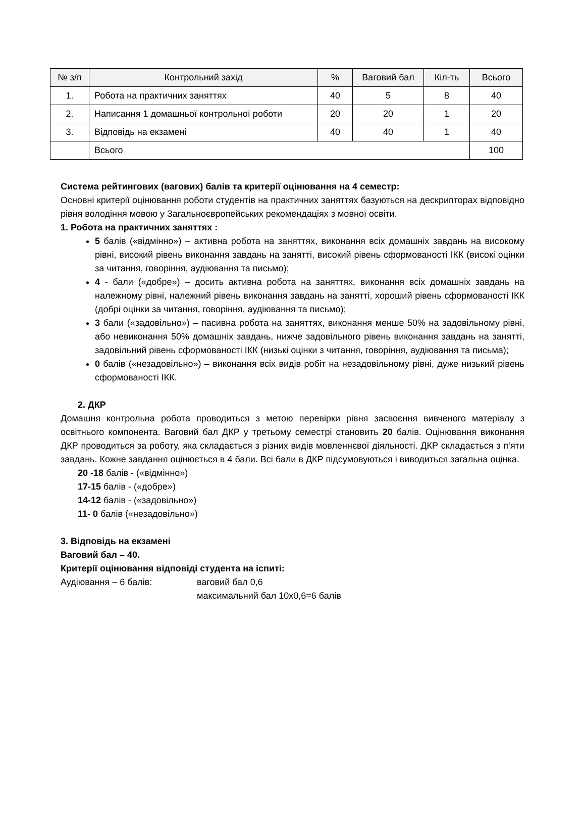| № з/п | Контрольний захід | % | Ваговий бал | Кіл-ть | Всього |
| --- | --- | --- | --- | --- | --- |
| 1. | Робота на практичних заняттях | 40 | 5 | 8 | 40 |
| 2. | Написання 1 домашньої контрольної роботи | 20 | 20 | 1 | 20 |
| 3. | Відповідь на екзамені | 40 | 40 | 1 | 40 |
| | Всього | | | | 100 |
Система рейтингових (вагових) балів та критерії оцінювання на 4 семестр:
Основні критерії оцінювання роботи студентів на практичних заняттях базуються на дескрипторах відповідно рівня володіння мовою у Загальноєвропейських рекомендаціях з мовної освіти.
1. Робота на практичних заняттях :
5 балів («відмінно») – активна робота на заняттях, виконання всіх домашніх завдань на високому рівні, високий рівень виконання завдань на занятті, високий рівень сформованості ІКК (високі оцінки за читання, говоріння, аудіювання та письмо);
4 - бали («добре») – досить активна робота на заняттях, виконання всіх домашніх завдань на належному рівні, належний рівень виконання завдань на занятті, хороший рівень сформованості ІКК (добрі оцінки за читання, говоріння, аудіювання та письмо);
3 бали («задовільно») – пасивна робота на заняттях, виконання менше 50% на задовільному рівні, або невиконання 50% домашніх завдань, нижче задовільного рівень виконання завдань на занятті, задовільний рівень сформованості ІКК (низькі оцінки з читання, говоріння, аудіювання та письма);
0 балів («незадовільно») – виконання всіх видів робіт на незадовільному рівні, дуже низький рівень сформованості ІКК.
2. ДКР
Домашня контрольна робота проводиться з метою перевірки рівня засвоєння вивченого матеріалу з освітнього компонента. Ваговий бал ДКР у третьому семестрі становить 20 балів. Оцінювання виконання ДКР проводиться за роботу, яка складається з різних видів мовленнєвої діяльності. ДКР складається з п‘яти завдань. Кожне завдання оцінюється в 4 бали. Всі бали в ДКР підсумовуються і виводиться загальна оцінка.
20 -18 балів - («відмінно»)
17-15 балів - («добре»)
14-12 балів - («задовільно»)
11- 0 балів («незадовільно»)
3. Відповідь на екзамені
Ваговий бал – 40.
Критерії оцінювання відповіді студента на іспиті:
Аудіювання – 6 балів: ваговий бал 0,6
максимальний бал 10х0,6=6 балів